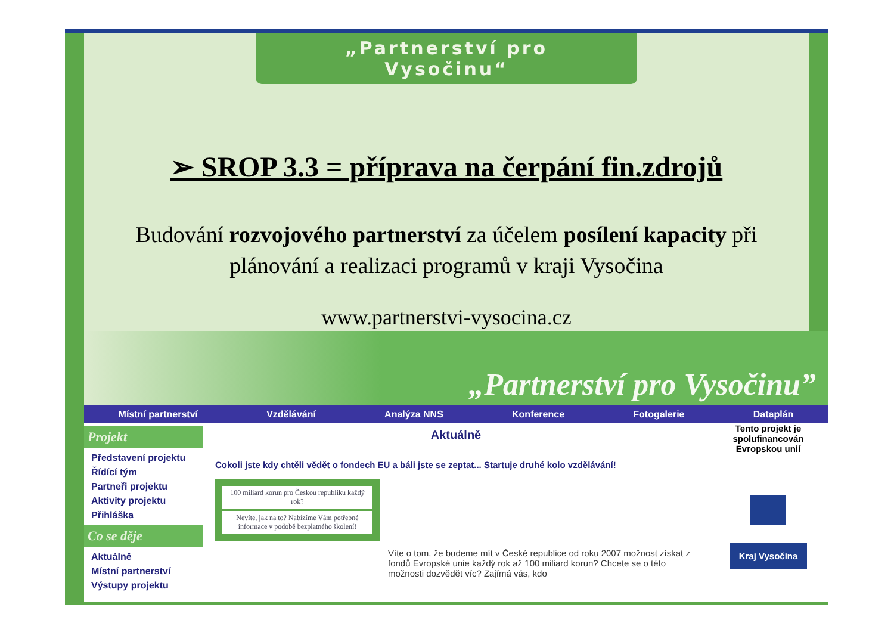„Partnerství pro Vysočinu“
➢ SROP 3.3 = příprava na čerpání fin.zdrojů
Budování rozvojového partnerství za účelem posílení kapacity při plánování a realizaci programů v kraji Vysočina
www.partnerstvi-vysocina.cz
„Partnerství pro Vysočinu”
Místní partnerství Vzdělávání Analýza NNS Konference Fotogalerie Dataplán
Projekt
Představení projektu
Řídící tým
Partneři projektu
Aktivity projektu
Přihláška
Co se děje
Aktuálně
Místní partnerství
Výstupy projektu
Aktuálně
Cokoli jste kdy chtěli vědět o fondech EU a báli jste se zeptat... Startuje druhé kolo vzdělávání!
100 miliard korun pro Českou republiku každý rok?
Nevíte, jak na to? Nabízíme Vám potřebné informace v podobě bezplatného školení!
Víte o tom, že budeme mít v České republice od roku 2007 možnost získat z fondů Evropské unie každý rok až 100 miliard korun? Chcete se o této možnosti dozvědět víc? Zajímá vás, kdo
Tento projekt je spolufinancován Evropskou unií
Kraj Vysočina